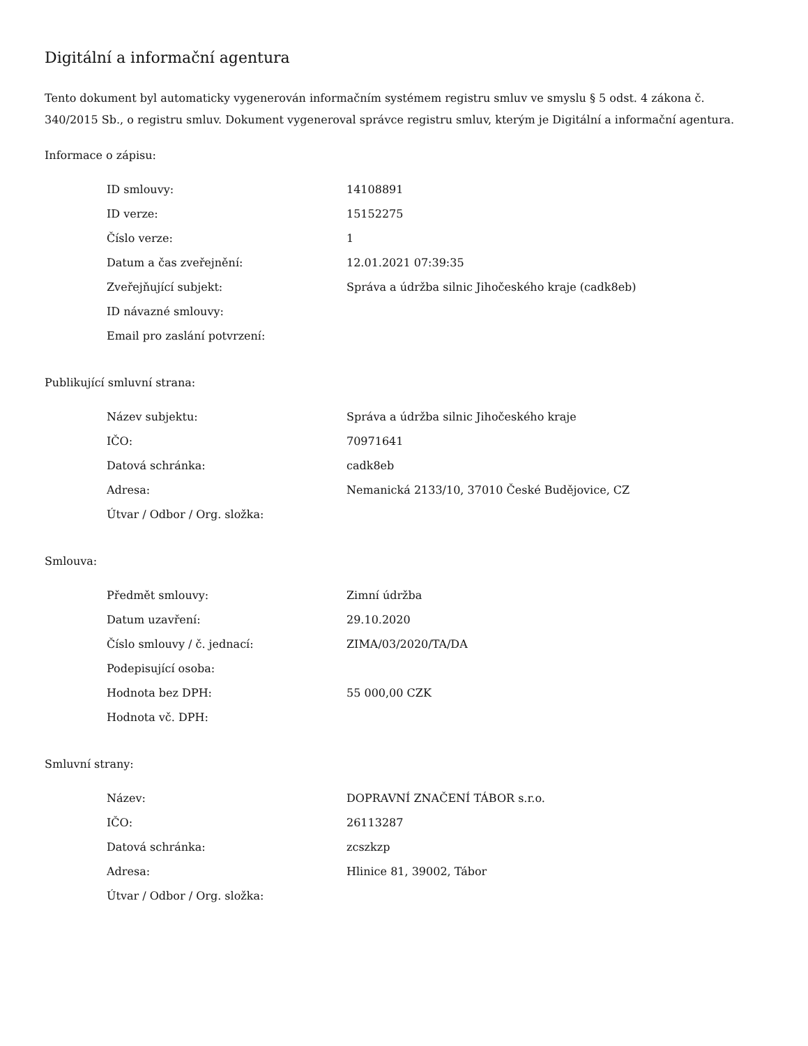Digitální a informační agentura
Tento dokument byl automaticky vygenerován informačním systémem registru smluv ve smyslu § 5 odst. 4 zákona č. 340/2015 Sb., o registru smluv. Dokument vygeneroval správce registru smluv, kterým je Digitální a informační agentura.
Informace o zápisu:
| ID smlouvy: | 14108891 |
| ID verze: | 15152275 |
| Číslo verze: | 1 |
| Datum a čas zveřejnění: | 12.01.2021 07:39:35 |
| Zveřejňující subjekt: | Správa a údržba silnic Jihočeského kraje (cadk8eb) |
| ID návazné smlouvy: | |
| Email pro zaslání potvrzení: | |
Publikující smluvní strana:
| Název subjektu: | Správa a údržba silnic Jihočeského kraje |
| IČO: | 70971641 |
| Datová schránka: | cadk8eb |
| Adresa: | Nemanická 2133/10, 37010 České Budějovice, CZ |
| Útvar / Odbor / Org. složka: | |
Smlouva:
| Předmět smlouvy: | Zimní údržba |
| Datum uzavření: | 29.10.2020 |
| Číslo smlouvy / č. jednací: | ZIMA/03/2020/TA/DA |
| Podepisující osoba: | |
| Hodnota bez DPH: | 55 000,00 CZK |
| Hodnota vč. DPH: | |
Smluvní strany:
| Název: | DOPRAVNÍ ZNAČENÍ TÁBOR s.r.o. |
| IČO: | 26113287 |
| Datová schránka: | zcszkzp |
| Adresa: | Hlinice 81, 39002, Tábor |
| Útvar / Odbor / Org. složka: | |